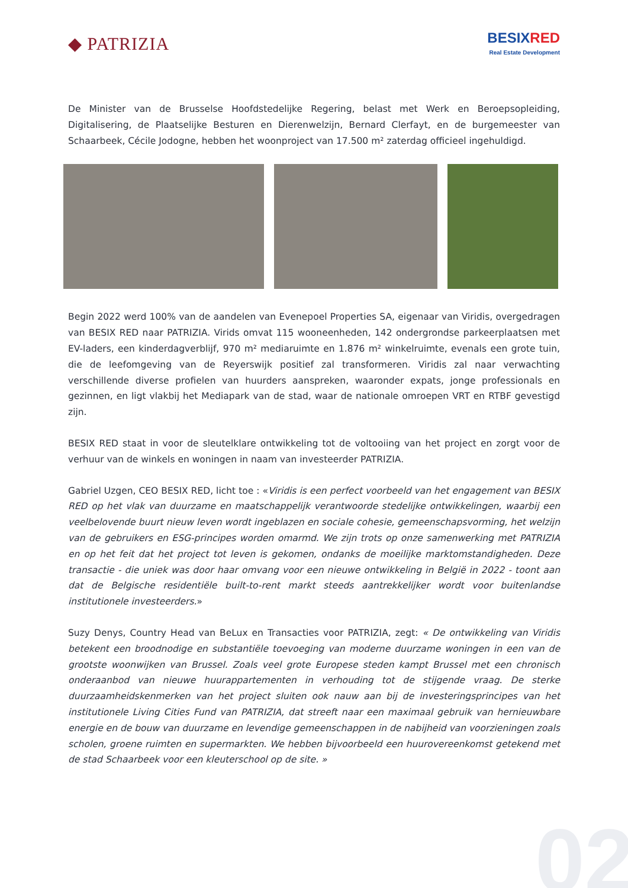◆ PATRIZIA
BESIX RED
Real Estate Development
De Minister van de Brusselse Hoofdstedelijke Regering, belast met Werk en Beroepsopleiding, Digitalisering, de Plaatselijke Besturen en Dierenwelzijn, Bernard Clerfayt, en de burgemeester van Schaarbeek, Cécile Jodogne, hebben het woonproject van 17.500 m² zaterdag officieel ingehuldigd.
Begin 2022 werd 100% van de aandelen van Evenepoel Properties SA, eigenaar van Viridis, overgedragen van BESIX RED naar PATRIZIA. Virids omvat 115 wooneenheden, 142 ondergrondse parkeerplaatsen met EV-laders, een kinderdagverblijf, 970 m² mediaruimte en 1.876 m² winkelruimte, evenals een grote tuin, die de leefomgeving van de Reyerswijk positief zal transformeren. Viridis zal naar verwachting verschillende diverse profielen van huurders aanspreken, waaronder expats, jonge professionals en gezinnen, en ligt vlakbij het Mediapark van de stad, waar de nationale omroepen VRT en RTBF gevestigd zijn.
BESIX RED staat in voor de sleutelklare ontwikkeling tot de voltooiing van het project en zorgt voor de verhuur van de winkels en woningen in naam van investeerder PATRIZIA.
Gabriel Uzgen, CEO BESIX RED, licht toe : «Viridis is een perfect voorbeeld van het engagement van BESIX RED op het vlak van duurzame en maatschappelijk verantwoorde stedelijke ontwikkelingen, waarbij een veelbelovende buurt nieuw leven wordt ingeblazen en sociale cohesie, gemeenschapsvorming, het welzijn van de gebruikers en ESG-principes worden omarmd. We zijn trots op onze samenwerking met PATRIZIA en op het feit dat het project tot leven is gekomen, ondanks de moeilijke marktomstandigheden. Deze transactie - die uniek was door haar omvang voor een nieuwe ontwikkeling in België in 2022 - toont aan dat de Belgische residentiële built-to-rent markt steeds aantrekkelijker wordt voor buitenlandse institutionele investeerders.»
Suzy Denys, Country Head van BeLux en Transacties voor PATRIZIA, zegt: « De ontwikkeling van Viridis betekent een broodnodige en substantiële toevoeging van moderne duurzame woningen in een van de grootste woonwijken van Brussel. Zoals veel grote Europese steden kampt Brussel met een chronisch onderaanbod van nieuwe huurappartementen in verhouding tot de stijgende vraag. De sterke duurzaamheidskenmerken van het project sluiten ook nauw aan bij de investeringsprincipes van het institutionele Living Cities Fund van PATRIZIA, dat streeft naar een maximaal gebruik van hernieuwbare energie en de bouw van duurzame en levendige gemeenschappen in de nabijheid van voorzieningen zoals scholen, groene ruimten en supermarkten. We hebben bijvoorbeeld een huurovereenkomst getekend met de stad Schaarbeek voor een kleuterschool op de site. »
02